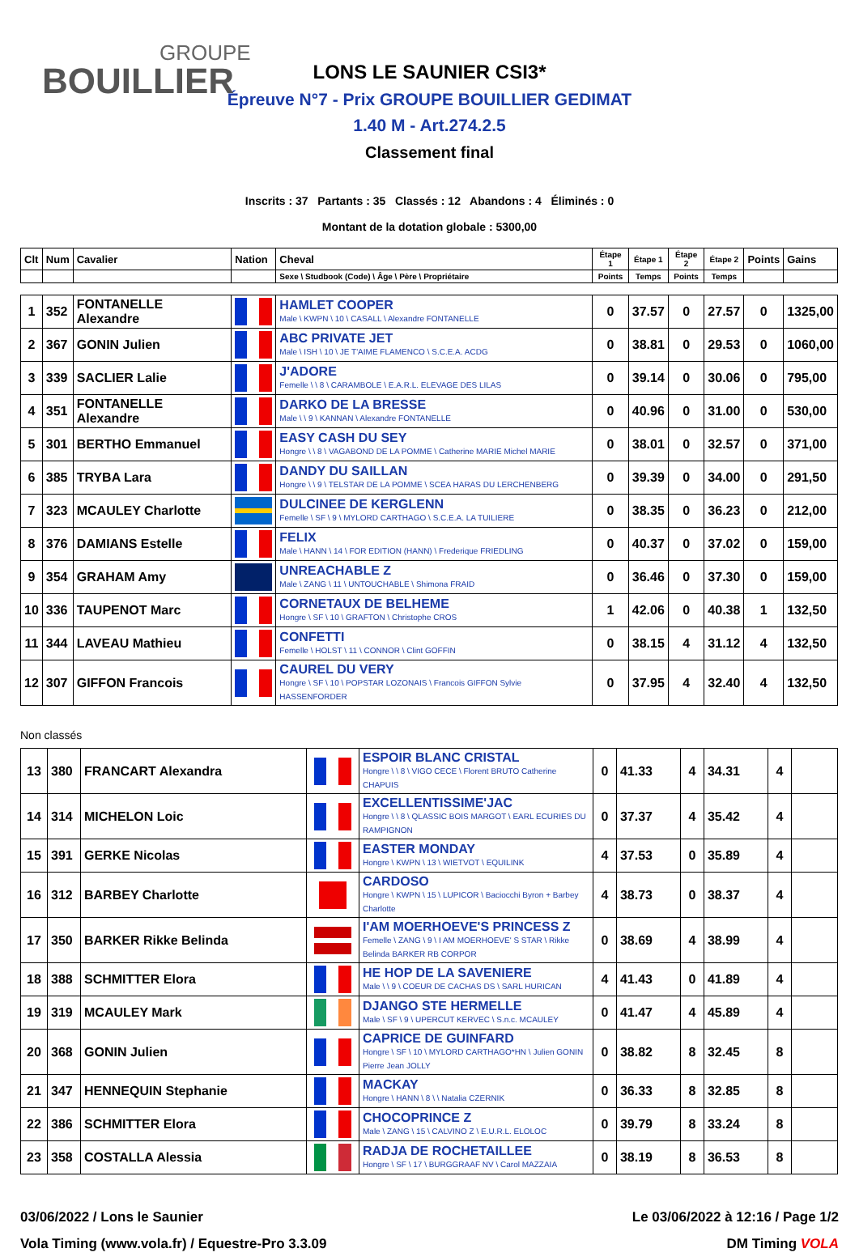GROUPE
BOUILLIER
LONS LE SAUNIER CSI3*
Épreuve N°7 - Prix GROUPE BOUILLIER GEDIMAT
1.40 M - Art.274.2.5
Classement final
Inscrits : 37 Partants : 35 Classés : 12 Abandons : 4 Éliminés : 0
Montant de la dotation globale : 5300,00
| Clt | Num | Cavalier | Nation | Cheval | Étape 1 | Étape 1 | Étape 2 | Étape 2 | Points | Gains |
| --- | --- | --- | --- | --- | --- | --- | --- | --- | --- | --- |
| | | | | Sexe \ Studbook (Code) \ Âge \ Père \ Propriétaire | Points | Temps | Points | Temps | | |
| 1 | 352 | FONTANELLE Alexandre | | HAMLET COOPER Male \ KWPN \ 10 \ CASALL \ Alexandre FONTANELLE | 0 | 37.57 | 0 | 27.57 | 0 | 1325,00 |
| 2 | 367 | GONIN Julien | | ABC PRIVATE JET Male \ ISH \ 10 \ JE T'AIME FLAMENCO \ S.C.E.A. ACDG | 0 | 38.81 | 0 | 29.53 | 0 | 1060,00 |
| 3 | 339 | SACLIER Lalie | | J'ADORE Femelle \ \ 8 \ CARAMBOLE \ E.A.R.L. ELEVAGE DES LILAS | 0 | 39.14 | 0 | 30.06 | 0 | 795,00 |
| 4 | 351 | FONTANELLE Alexandre | | DARKO DE LA BRESSE Male \ \ 9 \ KANNAN \ Alexandre FONTANELLE | 0 | 40.96 | 0 | 31.00 | 0 | 530,00 |
| 5 | 301 | BERTHO Emmanuel | | EASY CASH DU SEY Hongre \ \ 8 \ VAGABOND DE LA POMME \ Catherine MARIE Michel MARIE | 0 | 38.01 | 0 | 32.57 | 0 | 371,00 |
| 6 | 385 | TRYBA Lara | | DANDY DU SAILLAN Hongre \ \ 9 \ TELSTAR DE LA POMME \ SCEA HARAS DU LERCHENBERG | 0 | 39.39 | 0 | 34.00 | 0 | 291,50 |
| 7 | 323 | MCAULEY Charlotte | | DULCINEE DE KERGLENN Femelle \ SF \ 9 \ MYLORD CARTHAGO \ S.C.E.A. LA TUILIERE | 0 | 38.35 | 0 | 36.23 | 0 | 212,00 |
| 8 | 376 | DAMIANS Estelle | | FELIX Male \ HANN \ 14 \ FOR EDITION (HANN) \ Frederique FRIEDLING | 0 | 40.37 | 0 | 37.02 | 0 | 159,00 |
| 9 | 354 | GRAHAM Amy | | UNREACHABLE Z Male \ ZANG \ 11 \ UNTOUCHABLE \ Shimona FRAID | 0 | 36.46 | 0 | 37.30 | 0 | 159,00 |
| 10 | 336 | TAUPENOT Marc | | CORNETAUX DE BELHEME Hongre \ SF \ 10 \ GRAFTON \ Christophe CROS | 1 | 42.06 | 0 | 40.38 | 1 | 132,50 |
| 11 | 344 | LAVEAU Mathieu | | CONFETTI Femelle \ HOLST \ 11 \ CONNOR \ Clint GOFFIN | 0 | 38.15 | 4 | 31.12 | 4 | 132,50 |
| 12 | 307 | GIFFON Francois | | CAUREL DU VERY Hongre \ SF \ 10 \ POPSTAR LOZONAIS \ Francois GIFFON Sylvie HASSENFORDER | 0 | 37.95 | 4 | 32.40 | 4 | 132,50 |
Non classés
| 13 | 380 | FRANCART Alexandra | | ESPOIR BLANC CRISTAL Hongre \ \ 8 \ VIGO CECE \ Florent BRUTO Catherine CHAPUIS | 0 | 41.33 | 4 | 34.31 | 4 | |
| 14 | 314 | MICHELON Loic | | EXCELLENTISSIME'JAC Hongre \ \ 8 \ QLASSIC BOIS MARGOT \ EARL ECURIES DU RAMPIGNON | 0 | 37.37 | 4 | 35.42 | 4 | |
| 15 | 391 | GERKE Nicolas | | EASTER MONDAY Hongre \ KWPN \ 13 \ WIETVOT \ EQUILINK | 4 | 37.53 | 0 | 35.89 | 4 | |
| 16 | 312 | BARBEY Charlotte | | CARDOSO Hongre \ KWPN \ 15 \ LUPICOR \ Baciocchi Byron + Barbey Charlotte | 4 | 38.73 | 0 | 38.37 | 4 | |
| 17 | 350 | BARKER Rikke Belinda | | I'AM MOERHOEVE'S PRINCESS Z Femelle \ ZANG \ 9 \ I AM MOERHOEVE' S STAR \ Rikke Belinda BARKER RB CORPOR | 0 | 38.69 | 4 | 38.99 | 4 | |
| 18 | 388 | SCHMITTER Elora | | HE HOP DE LA SAVENIERE Male \ \ 9 \ COEUR DE CACHAS DS \ SARL HURICAN | 4 | 41.43 | 0 | 41.89 | 4 | |
| 19 | 319 | MCAULEY Mark | | DJANGO STE HERMELLE Male \ SF \ 9 \ UPERCUT KERVEC \ S.n.c. MCAULEY | 0 | 41.47 | 4 | 45.89 | 4 | |
| 20 | 368 | GONIN Julien | | CAPRICE DE GUINFARD Hongre \ SF \ 10 \ MYLORD CARTHAGO*HN \ Julien GONIN Pierre Jean JOLLY | 0 | 38.82 | 8 | 32.45 | 8 | |
| 21 | 347 | HENNEQUIN Stephanie | | MACKAY Hongre \ HANN \ 8 \ \ Natalia CZERNIK | 0 | 36.33 | 8 | 32.85 | 8 | |
| 22 | 386 | SCHMITTER Elora | | CHOCOPRINCE Z Male \ ZANG \ 15 \ CALVINO Z \ E.U.R.L. ELOLOC | 0 | 39.79 | 8 | 33.24 | 8 | |
| 23 | 358 | COSTALLA Alessia | | RADJA DE ROCHETAILLEE Hongre \ SF \ 17 \ BURGGRAAF NV \ Carol MAZZAIA | 0 | 38.19 | 8 | 36.53 | 8 | |
03/06/2022 / Lons le Saunier
Vola Timing (www.vola.fr) / Equestre-Pro 3.3.09
Le 03/06/2022 à 12:16 / Page 1/2
DM Timing VOLA